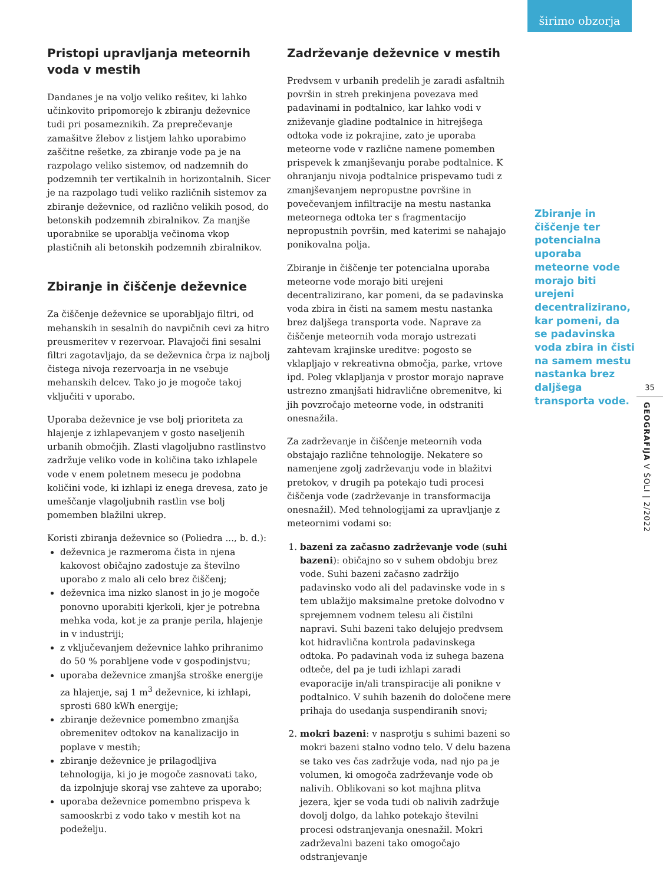širimo obzorja
Pristopi upravljanja meteornih voda v mestih
Dandanes je na voljo veliko rešitev, ki lahko učinkovito pripomorejo k zbiranju deževnice tudi pri posameznikih. Za preprečevanje zamašitve žlebov z listjem lahko uporabimo zaščitne rešetke, za zbiranje vode pa je na razpolago veliko sistemov, od nadzemnih do podzemnih ter vertikalnih in horizontalnih. Sicer je na razpolago tudi veliko različnih sistemov za zbiranje deževnice, od različno velikih posod, do betonskih podzemnih zbiralnikov. Za manjše uporabnike se uporablja večinoma vkop plastičnih ali betonskih podzemnih zbiralnikov.
Zbiranje in čiščenje deževnice
Za čiščenje deževnice se uporabljajo filtri, od mehanskih in sesalnih do navpičnih cevi za hitro preusmeritev v rezervoar. Plavajoči fini sesalni filtri zagotavljajo, da se deževnica črpa iz najbolj čistega nivoja rezervoarja in ne vsebuje mehanskih delcev. Tako jo je mogoče takoj vključiti v uporabo.
Uporaba deževnice je vse bolj prioriteta za hlajenje z izhlapevanjem v gosto naseljenih urbanih območjih. Zlasti vlagoljubno rastlinstvo zadržuje veliko vode in količina tako izhlapele vode v enem poletnem mesecu je podobna količini vode, ki izhlapi iz enega drevesa, zato je umeščanje vlagoljubnih rastlin vse bolj pomemben blažilni ukrep.
Koristi zbiranja deževnice so (Poliedra ..., b. d.):
deževnica je razmeroma čista in njena kakovost običajno zadostuje za številno uporabo z malo ali celo brez čiščenj;
deževnica ima nizko slanost in jo je mogoče ponovno uporabiti kjerkoli, kjer je potrebna mehka voda, kot je za pranje perila, hlajenje in v industriji;
z vključevanjem deževnice lahko prihranimo do 50 % porabljene vode v gospodinjstvu;
uporaba deževnice zmanjša stroške energije za hlajenje, saj 1 m<sup>3</sup> deževnice, ki izhlapi, sprosti 680 kWh energije;
zbiranje deževnice pomembno zmanjša obremenitev odtokov na kanalizacijo in poplave v mestih;
zbiranje deževnice je prilagodljiva tehnologija, ki jo je mogoče zasnovati tako, da izpolnjuje skoraj vse zahteve za uporabo;
uporaba deževnice pomembno prispeva k samooskrbi z vodo tako v mestih kot na podeželju.
Zadrževanje deževnice v mestih
Predvsem v urbanih predelih je zaradi asfaltnih površin in streh prekinjena povezava med padavinami in podtalnico, kar lahko vodi v zniževanje gladine podtalnice in hitrejšega odtoka vode iz pokrajine, zato je uporaba meteorne vode v različne namene pomemben prispevek k zmanjševanju porabe podtalnice. K ohranjanju nivoja podtalnice prispevamo tudi z zmanjševanjem nepropustne površine in povečevanjem infiltracije na mestu nastanka meteornega odtoka ter s fragmentacijo nepropustnih površin, med katerimi se nahajajo ponikovalna polja.
Zbiranje in čiščenje ter potencialna uporaba meteorne vode morajo biti urejeni decentralizirano, kar pomeni, da se padavinska voda zbira in čisti na samem mestu nastanka brez daljšega transporta vode. Naprave za čiščenje meteornih voda morajo ustrezati zahtevam krajinske ureditve: pogosto se vklapljajo v rekreativna območja, parke, vrtove ipd. Poleg vklapljanja v prostor morajo naprave ustrezno zmanjšati hidravlične obremenitve, ki jih povzročajo meteorne vode, in odstraniti onesnažila.
Za zadrževanje in čiščenje meteornih voda obstajajo različne tehnologije. Nekatere so namenjene zgolj zadrževanju vode in blažitvi pretokov, v drugih pa potekajo tudi procesi čiščenja vode (zadrževanje in transformacija onesnažil). Med tehnologijami za upravljanje z meteornimi vodami so:
1. bazeni za začasno zadrževanje vode (suhi bazeni): običajno so v suhem obdobju brez vode. Suhi bazeni začasno zadržijo padavinsko vodo ali del padavinske vode in s tem ublažijo maksimalne pretoke dolvodno v sprejemnem vodnem telesu ali čistilni napravi. Suhi bazeni tako delujejo predvsem kot hidravlična kontrola padavinskega odtoka. Po padavinah voda iz suhega bazena odteče, del pa je tudi izhlapi zaradi evaporacije in/ali transpiracije ali ponikne v podtalnico. V suhih bazenih do določene mere prihaja do usedanja suspendiranih snovi;
2. mokri bazeni: v nasprotju s suhimi bazeni so mokri bazeni stalno vodno telo. V delu bazena se tako ves čas zadržuje voda, nad njo pa je volumen, ki omogoča zadrževanje vode ob nalivih. Oblikovani so kot majhna plitva jezera, kjer se voda tudi ob nalivih zadržuje dovolj dolgo, da lahko potekajo številni procesi odstranjevanja onesnažil. Mokri zadrževalni bazeni tako omogočajo odstranjevanje
Zbiranje in čiščenje ter potencialna uporaba meteorne vode morajo biti urejeni decentralizirano, kar pomeni, da se padavinska voda zbira in čisti na samem mestu nastanka brez daljšega transporta vode.
35
GEOGRAFIJA V ŠOLI | 2/2022